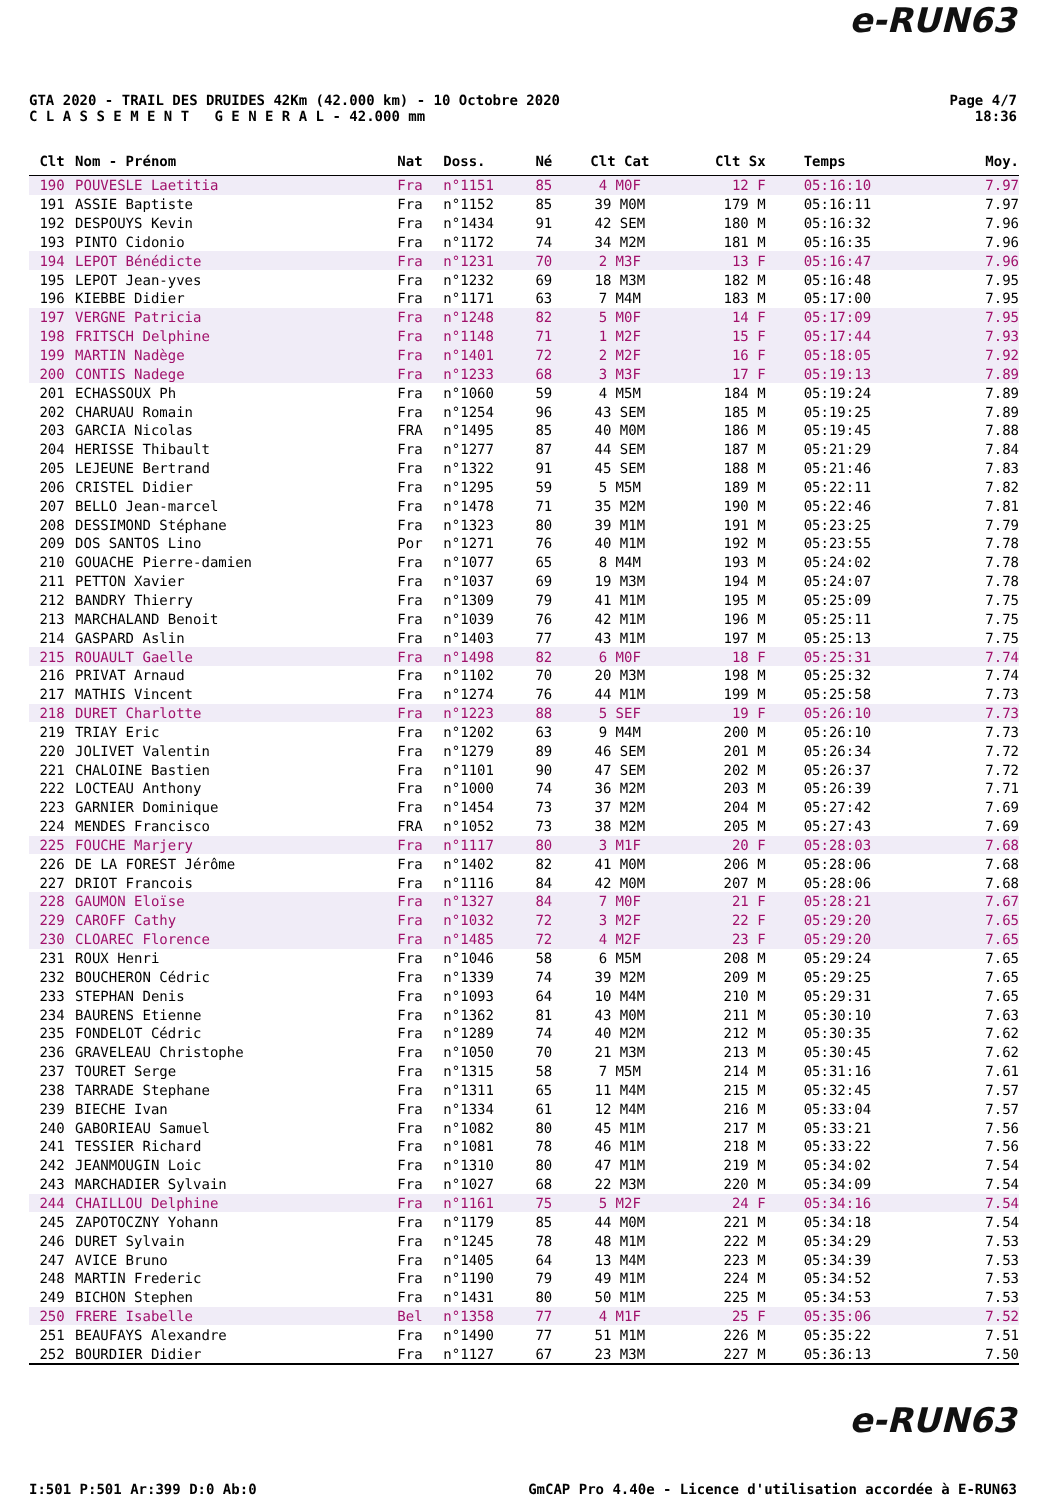e-RUN63
GTA 2020 - TRAIL DES DRUIDES 42Km (42.000 km) - 10 Octobre 2020
C L A S S E M E N T G E N E R A L - 42.000 mm
Page 4/7
18:36
| Clt | Nom - Prénom | Nat | Doss. | Né | Clt Cat | Clt Sx | Temps | Moy. |
| --- | --- | --- | --- | --- | --- | --- | --- | --- |
| 190 | POUVESLE Laetitia | Fra | n°1151 | 85 | 4 M0F | 12 F | 05:16:10 | 7.97 |
| 191 | ASSIE Baptiste | Fra | n°1152 | 85 | 39 M0M | 179 M | 05:16:11 | 7.97 |
| 192 | DESPOUYS Kevin | Fra | n°1434 | 91 | 42 SEM | 180 M | 05:16:32 | 7.96 |
| 193 | PINTO Cidonio | Fra | n°1172 | 74 | 34 M2M | 181 M | 05:16:35 | 7.96 |
| 194 | LEPOT Bénédicte | Fra | n°1231 | 70 | 2 M3F | 13 F | 05:16:47 | 7.96 |
| 195 | LEPOT Jean-yves | Fra | n°1232 | 69 | 18 M3M | 182 M | 05:16:48 | 7.95 |
| 196 | KIEBBE Didier | Fra | n°1171 | 63 | 7 M4M | 183 M | 05:17:00 | 7.95 |
| 197 | VERGNE Patricia | Fra | n°1248 | 82 | 5 M0F | 14 F | 05:17:09 | 7.95 |
| 198 | FRITSCH Delphine | Fra | n°1148 | 71 | 1 M2F | 15 F | 05:17:44 | 7.93 |
| 199 | MARTIN Nadège | Fra | n°1401 | 72 | 2 M2F | 16 F | 05:18:05 | 7.92 |
| 200 | CONTIS Nadege | Fra | n°1233 | 68 | 3 M3F | 17 F | 05:19:13 | 7.89 |
| 201 | ECHASSOUX Ph | Fra | n°1060 | 59 | 4 M5M | 184 M | 05:19:24 | 7.89 |
| 202 | CHARUAU Romain | Fra | n°1254 | 96 | 43 SEM | 185 M | 05:19:25 | 7.89 |
| 203 | GARCIA Nicolas | FRA | n°1495 | 85 | 40 M0M | 186 M | 05:19:45 | 7.88 |
| 204 | HERISSE Thibault | Fra | n°1277 | 87 | 44 SEM | 187 M | 05:21:29 | 7.84 |
| 205 | LEJEUNE Bertrand | Fra | n°1322 | 91 | 45 SEM | 188 M | 05:21:46 | 7.83 |
| 206 | CRISTEL Didier | Fra | n°1295 | 59 | 5 M5M | 189 M | 05:22:11 | 7.82 |
| 207 | BELLO Jean-marcel | Fra | n°1478 | 71 | 35 M2M | 190 M | 05:22:46 | 7.81 |
| 208 | DESSIMOND Stéphane | Fra | n°1323 | 80 | 39 M1M | 191 M | 05:23:25 | 7.79 |
| 209 | DOS SANTOS Lino | Por | n°1271 | 76 | 40 M1M | 192 M | 05:23:55 | 7.78 |
| 210 | GOUACHE Pierre-damien | Fra | n°1077 | 65 | 8 M4M | 193 M | 05:24:02 | 7.78 |
| 211 | PETTON Xavier | Fra | n°1037 | 69 | 19 M3M | 194 M | 05:24:07 | 7.78 |
| 212 | BANDRY Thierry | Fra | n°1309 | 79 | 41 M1M | 195 M | 05:25:09 | 7.75 |
| 213 | MARCHALAND Benoit | Fra | n°1039 | 76 | 42 M1M | 196 M | 05:25:11 | 7.75 |
| 214 | GASPARD Aslin | Fra | n°1403 | 77 | 43 M1M | 197 M | 05:25:13 | 7.75 |
| 215 | ROUAULT Gaelle | Fra | n°1498 | 82 | 6 M0F | 18 F | 05:25:31 | 7.74 |
| 216 | PRIVAT Arnaud | Fra | n°1102 | 70 | 20 M3M | 198 M | 05:25:32 | 7.74 |
| 217 | MATHIS Vincent | Fra | n°1274 | 76 | 44 M1M | 199 M | 05:25:58 | 7.73 |
| 218 | DURET Charlotte | Fra | n°1223 | 88 | 5 SEF | 19 F | 05:26:10 | 7.73 |
| 219 | TRIAY Eric | Fra | n°1202 | 63 | 9 M4M | 200 M | 05:26:10 | 7.73 |
| 220 | JOLIVET Valentin | Fra | n°1279 | 89 | 46 SEM | 201 M | 05:26:34 | 7.72 |
| 221 | CHALOINE Bastien | Fra | n°1101 | 90 | 47 SEM | 202 M | 05:26:37 | 7.72 |
| 222 | LOCTEAU Anthony | Fra | n°1000 | 74 | 36 M2M | 203 M | 05:26:39 | 7.71 |
| 223 | GARNIER Dominique | Fra | n°1454 | 73 | 37 M2M | 204 M | 05:27:42 | 7.69 |
| 224 | MENDES Francisco | FRA | n°1052 | 73 | 38 M2M | 205 M | 05:27:43 | 7.69 |
| 225 | FOUCHE Marjery | Fra | n°1117 | 80 | 3 M1F | 20 F | 05:28:03 | 7.68 |
| 226 | DE LA FOREST Jérôme | Fra | n°1402 | 82 | 41 M0M | 206 M | 05:28:06 | 7.68 |
| 227 | DRIOT Francois | Fra | n°1116 | 84 | 42 M0M | 207 M | 05:28:06 | 7.68 |
| 228 | GAUMON Eloïse | Fra | n°1327 | 84 | 7 M0F | 21 F | 05:28:21 | 7.67 |
| 229 | CAROFF Cathy | Fra | n°1032 | 72 | 3 M2F | 22 F | 05:29:20 | 7.65 |
| 230 | CLOAREC Florence | Fra | n°1485 | 72 | 4 M2F | 23 F | 05:29:20 | 7.65 |
| 231 | ROUX Henri | Fra | n°1046 | 58 | 6 M5M | 208 M | 05:29:24 | 7.65 |
| 232 | BOUCHERON Cédric | Fra | n°1339 | 74 | 39 M2M | 209 M | 05:29:25 | 7.65 |
| 233 | STEPHAN Denis | Fra | n°1093 | 64 | 10 M4M | 210 M | 05:29:31 | 7.65 |
| 234 | BAURENS Etienne | Fra | n°1362 | 81 | 43 M0M | 211 M | 05:30:10 | 7.63 |
| 235 | FONDELOT Cédric | Fra | n°1289 | 74 | 40 M2M | 212 M | 05:30:35 | 7.62 |
| 236 | GRAVELEAU Christophe | Fra | n°1050 | 70 | 21 M3M | 213 M | 05:30:45 | 7.62 |
| 237 | TOURET Serge | Fra | n°1315 | 58 | 7 M5M | 214 M | 05:31:16 | 7.61 |
| 238 | TARRADE Stephane | Fra | n°1311 | 65 | 11 M4M | 215 M | 05:32:45 | 7.57 |
| 239 | BIECHE Ivan | Fra | n°1334 | 61 | 12 M4M | 216 M | 05:33:04 | 7.57 |
| 240 | GABORIEAU Samuel | Fra | n°1082 | 80 | 45 M1M | 217 M | 05:33:21 | 7.56 |
| 241 | TESSIER Richard | Fra | n°1081 | 78 | 46 M1M | 218 M | 05:33:22 | 7.56 |
| 242 | JEANMOUGIN Loic | Fra | n°1310 | 80 | 47 M1M | 219 M | 05:34:02 | 7.54 |
| 243 | MARCHADIER Sylvain | Fra | n°1027 | 68 | 22 M3M | 220 M | 05:34:09 | 7.54 |
| 244 | CHAILLOU Delphine | Fra | n°1161 | 75 | 5 M2F | 24 F | 05:34:16 | 7.54 |
| 245 | ZAPOTOCZNY Yohann | Fra | n°1179 | 85 | 44 M0M | 221 M | 05:34:18 | 7.54 |
| 246 | DURET Sylvain | Fra | n°1245 | 78 | 48 M1M | 222 M | 05:34:29 | 7.53 |
| 247 | AVICE Bruno | Fra | n°1405 | 64 | 13 M4M | 223 M | 05:34:39 | 7.53 |
| 248 | MARTIN Frederic | Fra | n°1190 | 79 | 49 M1M | 224 M | 05:34:52 | 7.53 |
| 249 | BICHON Stephen | Fra | n°1431 | 80 | 50 M1M | 225 M | 05:34:53 | 7.53 |
| 250 | FRERE Isabelle | Bel | n°1358 | 77 | 4 M1F | 25 F | 05:35:06 | 7.52 |
| 251 | BEAUFAYS Alexandre | Fra | n°1490 | 77 | 51 M1M | 226 M | 05:35:22 | 7.51 |
| 252 | BOURDIER Didier | Fra | n°1127 | 67 | 23 M3M | 227 M | 05:36:13 | 7.50 |
e-RUN63
I:501 P:501 Ar:399 D:0 Ab:0 GmCAP Pro 4.40e - Licence d'utilisation accordée à E-RUN63